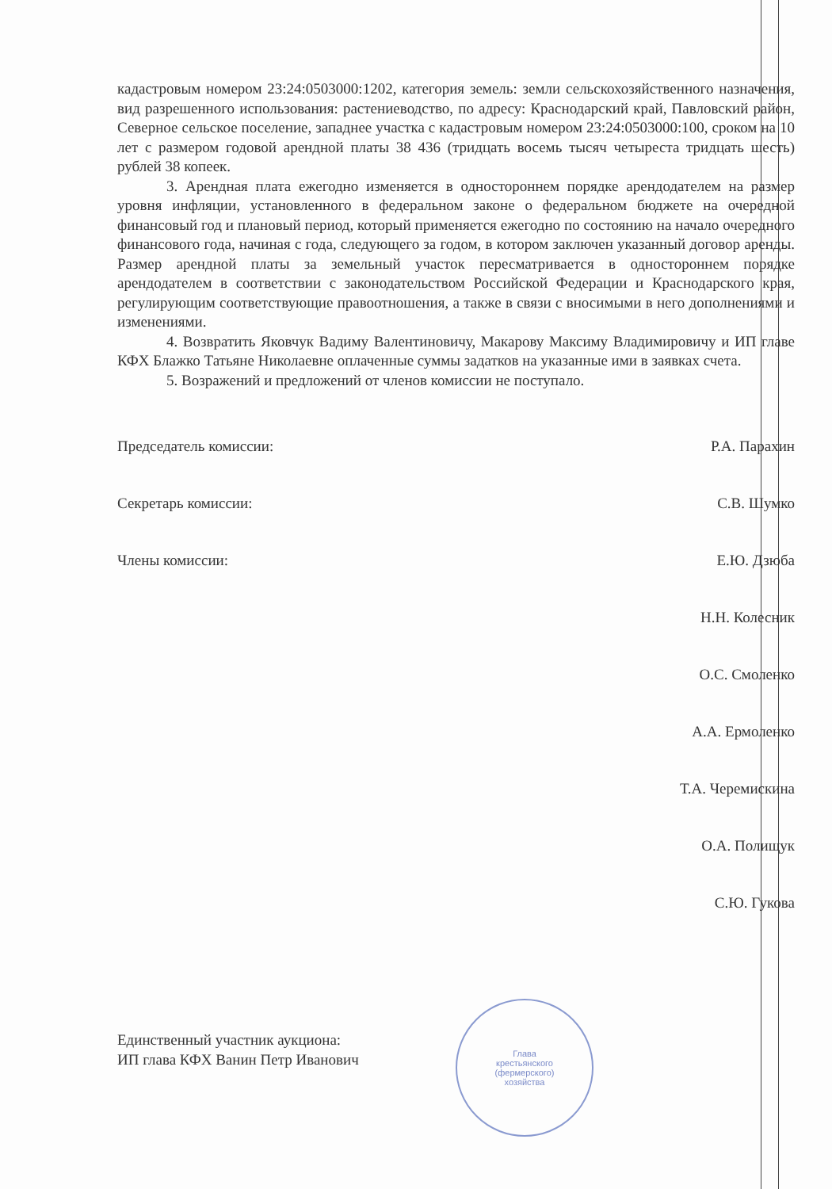кадастровым номером 23:24:0503000:1202, категория земель: земли сельскохозяйственного назначения, вид разрешенного использования: растениеводство, по адресу: Краснодарский край, Павловский район, Северное сельское поселение, западнее участка с кадастровым номером 23:24:0503000:100, сроком на 10 лет с размером годовой арендной платы 38 436 (тридцать восемь тысяч четыреста тридцать шесть) рублей 38 копеек.
3. Арендная плата ежегодно изменяется в одностороннем порядке арендодателем на размер уровня инфляции, установленного в федеральном законе о федеральном бюджете на очередной финансовый год и плановый период, который применяется ежегодно по состоянию на начало очередного финансового года, начиная с года, следующего за годом, в котором заключен указанный договор аренды. Размер арендной платы за земельный участок пересматривается в одностороннем порядке арендодателем в соответствии с законодательством Российской Федерации и Краснодарского края, регулирующим соответствующие правоотношения, а также в связи с вносимыми в него дополнениями и изменениями.
4. Возвратить Яковчук Вадиму Валентиновичу, Макарову Максиму Владимировичу и ИП главе КФХ Блажко Татьяне Николаевне оплаченные суммы задатков на указанные ими в заявках счета.
5. Возражений и предложений от членов комиссии не поступало.
Председатель комиссии: Р.А. Парахин
Секретарь комиссии: С.В. Шумко
Члены комиссии: Е.Ю. Дзюба
Н.Н. Колесник
О.С. Смоленко
А.А. Ермоленко
Т.А. Черемискина
О.А. Полищук
С.Ю. Гукова
Единственный участник аукциона:
ИП глава КФХ Ванин Петр Иванович
Глава
крестьянского
(фермерского)
хозяйства